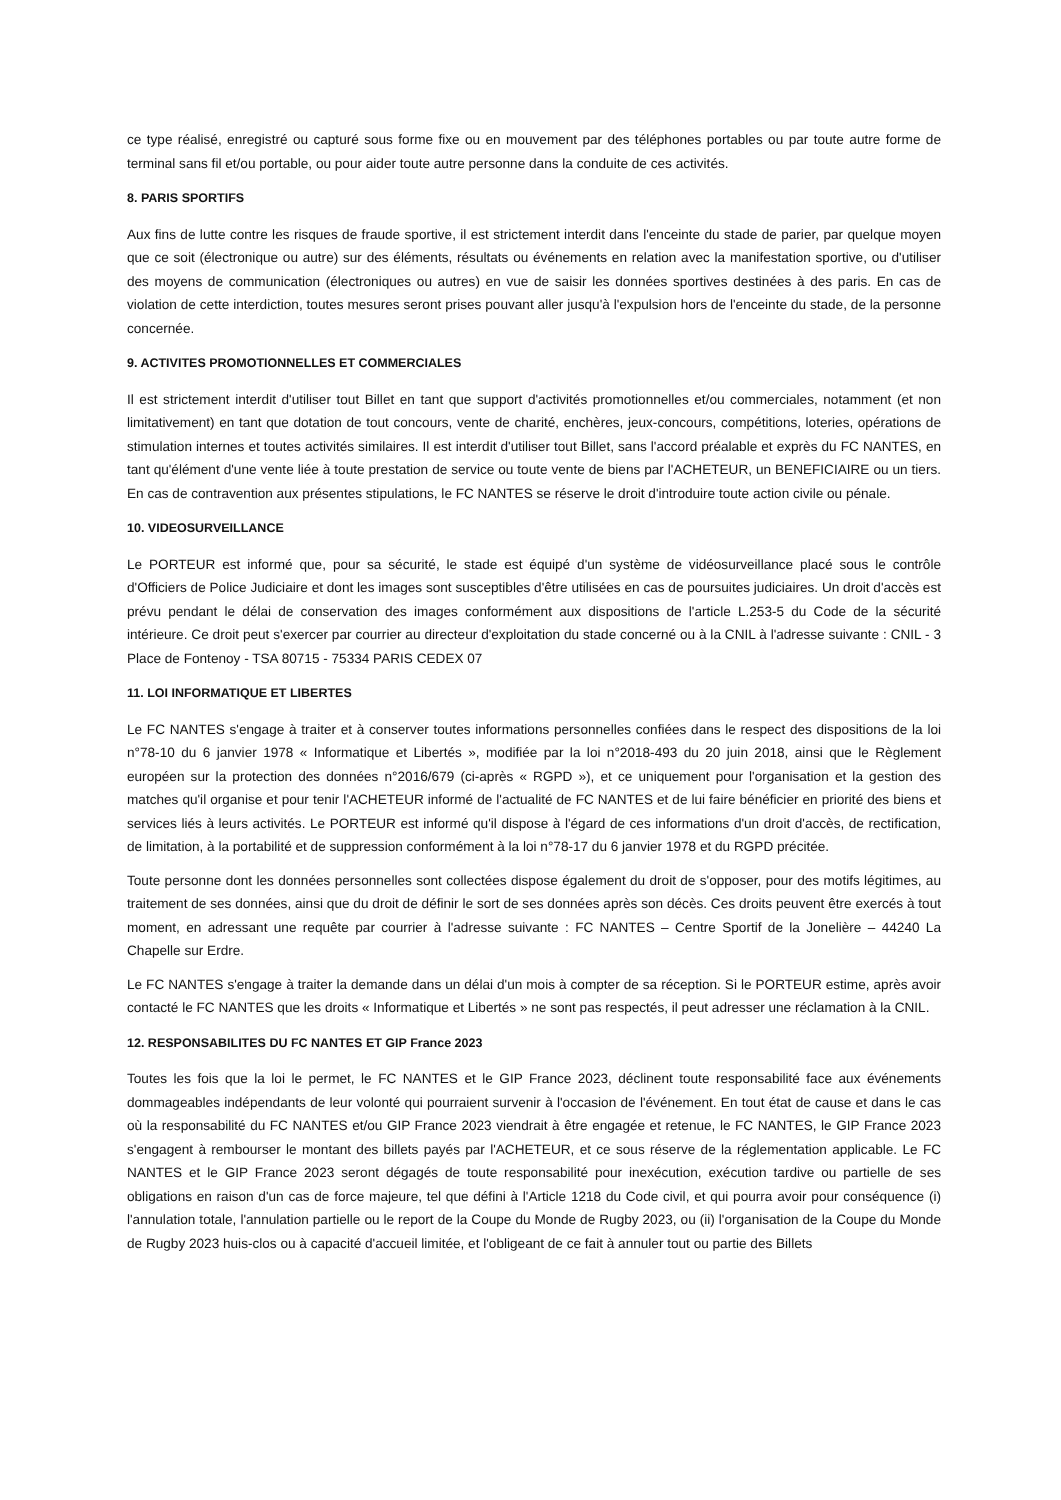ce type réalisé, enregistré ou capturé sous forme fixe ou en mouvement par des téléphones portables ou par toute autre forme de terminal sans fil et/ou portable, ou pour aider toute autre personne dans la conduite de ces activités.
8. PARIS SPORTIFS
Aux fins de lutte contre les risques de fraude sportive, il est strictement interdit dans l'enceinte du stade de parier, par quelque moyen que ce soit (électronique ou autre) sur des éléments, résultats ou événements en relation avec la manifestation sportive, ou d'utiliser des moyens de communication (électroniques ou autres) en vue de saisir les données sportives destinées à des paris. En cas de violation de cette interdiction, toutes mesures seront prises pouvant aller jusqu'à l'expulsion hors de l'enceinte du stade, de la personne concernée.
9. ACTIVITES PROMOTIONNELLES ET COMMERCIALES
Il est strictement interdit d'utiliser tout Billet en tant que support d'activités promotionnelles et/ou commerciales, notamment (et non limitativement) en tant que dotation de tout concours, vente de charité, enchères, jeux-concours, compétitions, loteries, opérations de stimulation internes et toutes activités similaires. Il est interdit d'utiliser tout Billet, sans l'accord préalable et exprès du FC NANTES, en tant qu'élément d'une vente liée à toute prestation de service ou toute vente de biens par l'ACHETEUR, un BENEFICIAIRE ou un tiers. En cas de contravention aux présentes stipulations, le FC NANTES se réserve le droit d'introduire toute action civile ou pénale.
10. VIDEOSURVEILLANCE
Le PORTEUR est informé que, pour sa sécurité, le stade est équipé d'un système de vidéosurveillance placé sous le contrôle d'Officiers de Police Judiciaire et dont les images sont susceptibles d'être utilisées en cas de poursuites judiciaires. Un droit d'accès est prévu pendant le délai de conservation des images conformément aux dispositions de l'article L.253-5 du Code de la sécurité intérieure. Ce droit peut s'exercer par courrier au directeur d'exploitation du stade concerné ou à la CNIL à l'adresse suivante : CNIL - 3 Place de Fontenoy - TSA 80715 - 75334 PARIS CEDEX 07
11. LOI INFORMATIQUE ET LIBERTES
Le FC NANTES s'engage à traiter et à conserver toutes informations personnelles confiées dans le respect des dispositions de la loi n°78-10 du 6 janvier 1978 « Informatique et Libertés », modifiée par la loi n°2018-493 du 20 juin 2018, ainsi que le Règlement européen sur la protection des données n°2016/679 (ci-après « RGPD »), et ce uniquement pour l'organisation et la gestion des matches qu'il organise et pour tenir l'ACHETEUR informé de l'actualité de FC NANTES et de lui faire bénéficier en priorité des biens et services liés à leurs activités. Le PORTEUR est informé qu'il dispose à l'égard de ces informations d'un droit d'accès, de rectification, de limitation, à la portabilité et de suppression conformément à la loi n°78-17 du 6 janvier 1978 et du RGPD précitée.
Toute personne dont les données personnelles sont collectées dispose également du droit de s'opposer, pour des motifs légitimes, au traitement de ses données, ainsi que du droit de définir le sort de ses données après son décès. Ces droits peuvent être exercés à tout moment, en adressant une requête par courrier à l'adresse suivante : FC NANTES – Centre Sportif de la Jonelière – 44240 La Chapelle sur Erdre.
Le FC NANTES s'engage à traiter la demande dans un délai d'un mois à compter de sa réception. Si le PORTEUR estime, après avoir contacté le FC NANTES que les droits « Informatique et Libertés » ne sont pas respectés, il peut adresser une réclamation à la CNIL.
12. RESPONSABILITES DU FC NANTES ET GIP France 2023
Toutes les fois que la loi le permet, le FC NANTES et le GIP France 2023, déclinent toute responsabilité face aux événements dommageables indépendants de leur volonté qui pourraient survenir à l'occasion de l'événement. En tout état de cause et dans le cas où la responsabilité du FC NANTES et/ou GIP France 2023 viendrait à être engagée et retenue, le FC NANTES, le GIP France 2023 s'engagent à rembourser le montant des billets payés par l'ACHETEUR, et ce sous réserve de la réglementation applicable. Le FC NANTES et le GIP France 2023 seront dégagés de toute responsabilité pour inexécution, exécution tardive ou partielle de ses obligations en raison d'un cas de force majeure, tel que défini à l'Article 1218 du Code civil, et qui pourra avoir pour conséquence (i) l'annulation totale, l'annulation partielle ou le report de la Coupe du Monde de Rugby 2023, ou (ii) l'organisation de la Coupe du Monde de Rugby 2023 huis-clos ou à capacité d'accueil limitée, et l'obligeant de ce fait à annuler tout ou partie des Billets